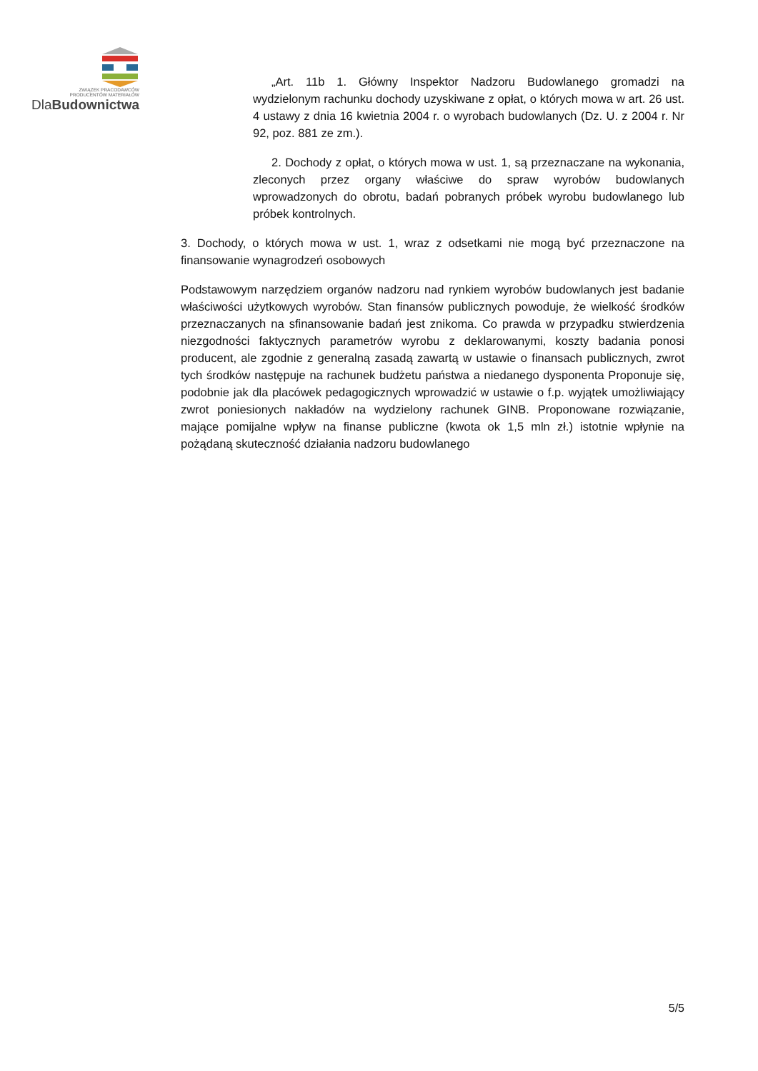ZWIĄZEK PRACODAWCÓW
PRODUCENTÓW MATERIAŁÓW
DlaBudownictwa
„Art. 11b 1. Główny Inspektor Nadzoru Budowlanego gromadzi na wydzielonym rachunku dochody uzyskiwane z opłat, o których mowa w art. 26 ust. 4 ustawy z dnia 16 kwietnia 2004 r. o wyrobach budowlanych (Dz. U. z 2004 r. Nr 92, poz. 881 ze zm.).
2. Dochody z opłat, o których mowa w ust. 1, są przeznaczane na wykonania, zleconych przez organy właściwe do spraw wyrobów budowlanych wprowadzonych do obrotu, badań pobranych próbek wyrobu budowlanego lub próbek kontrolnych.
3. Dochody, o których mowa w ust. 1, wraz z odsetkami nie mogą być przeznaczone na finansowanie wynagrodzeń osobowych
Podstawowym narzędziem organów nadzoru nad rynkiem wyrobów budowlanych jest badanie właściwości użytkowych wyrobów. Stan finansów publicznych powoduje, że wielkość środków przeznaczanych na sfinansowanie badań jest znikoma. Co prawda w przypadku stwierdzenia niezgodności faktycznych parametrów wyrobu z deklarowanymi, koszty badania ponosi producent, ale zgodnie z generalną zasadą zawartą w ustawie o finansach publicznych, zwrot tych środków następuje na rachunek budżetu państwa a niedanego dysponenta Proponuje się, podobnie jak dla placówek pedagogicznych wprowadzić w ustawie o f.p. wyjątek umożliwiający zwrot poniesionych nakładów na wydzielony rachunek GINB. Proponowane rozwiązanie, mające pomijalne wpływ na finanse publiczne (kwota ok 1,5 mln zł.) istotnie wpłynie na pożądaną skuteczność działania nadzoru budowlanego
5/5